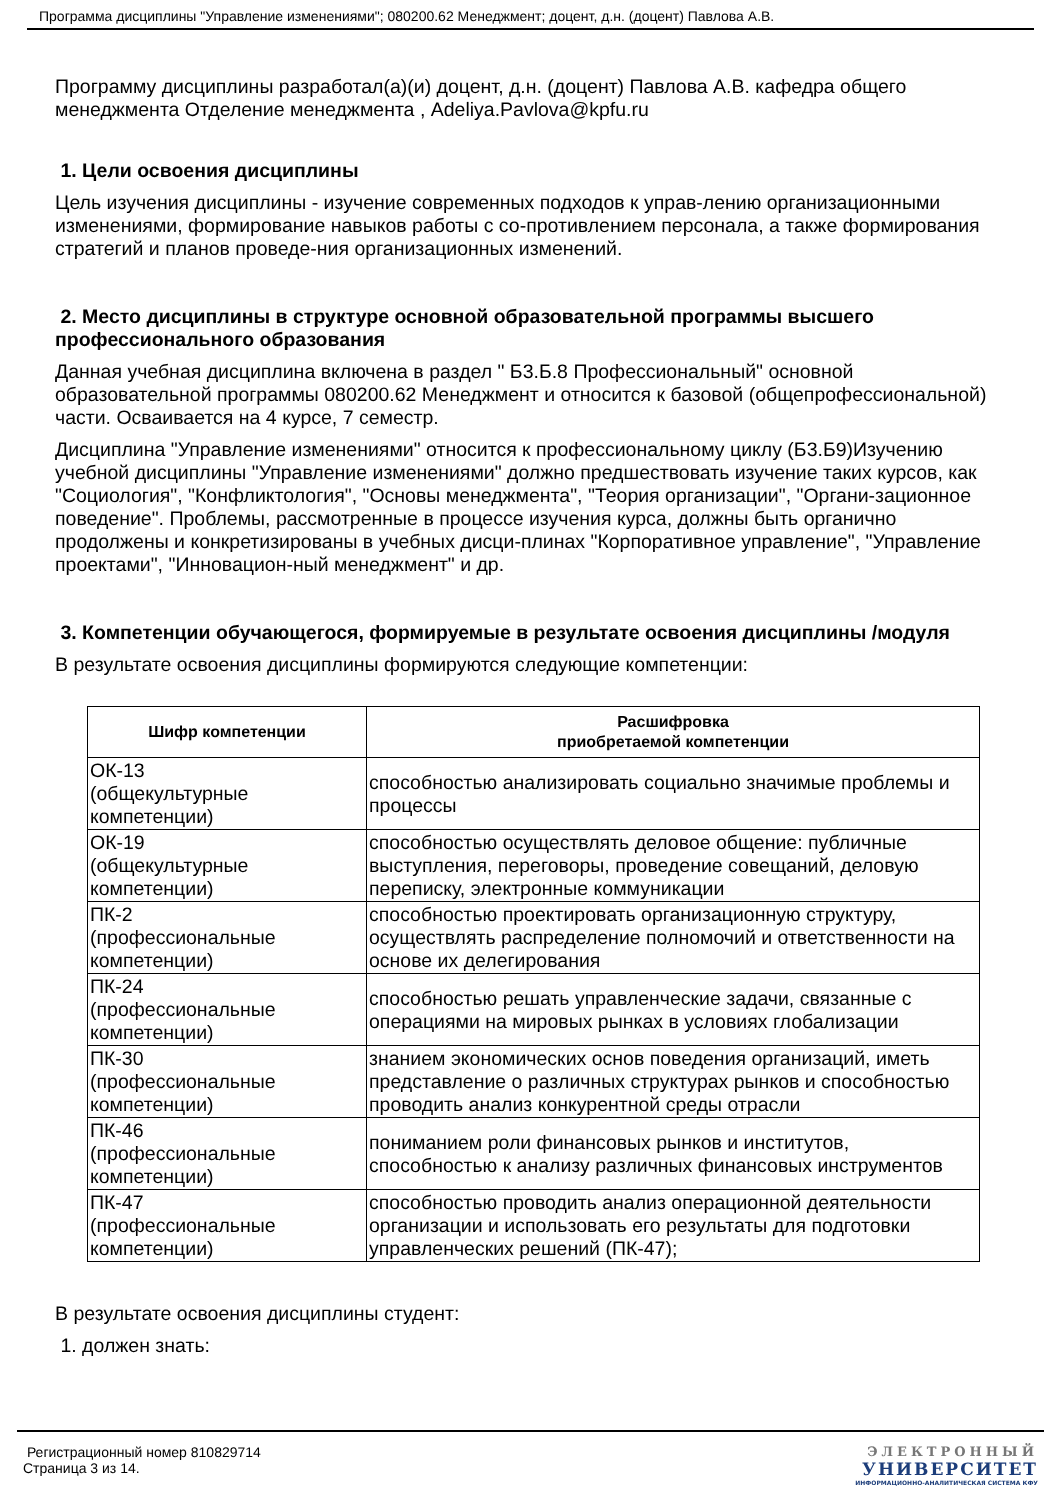Программа дисциплины "Управление изменениями"; 080200.62 Менеджмент; доцент, д.н. (доцент) Павлова А.В.
Программу дисциплины разработал(а)(и) доцент, д.н. (доцент) Павлова А.В. кафедра общего менеджмента Отделение менеджмента , Adeliya.Pavlova@kpfu.ru
1. Цели освоения дисциплины
Цель изучения дисциплины - изучение современных подходов к управ-лению организационными изменениями, формирование навыков работы с со-противлением персонала, а также формирования стратегий и планов проведе-ния организационных изменений.
2. Место дисциплины в структуре основной образовательной программы высшего профессионального образования
Данная учебная дисциплина включена в раздел " Б3.Б.8 Профессиональный" основной образовательной программы 080200.62 Менеджмент и относится к базовой (общепрофессиональной) части. Осваивается на 4 курсе, 7 семестр.
Дисциплина "Управление изменениями" относится к профессиональному циклу (Б3.Б9)Изучению учебной дисциплины "Управление изменениями" должно предшествовать изучение таких курсов, как "Социология", "Конфликтология", "Основы менеджмента", "Теория организации", "Органи-зационное поведение". Проблемы, рассмотренные в процессе изучения курса, должны быть органично продолжены и конкретизированы в учебных дисци-плинах "Корпоративное управление", "Управление проектами", "Инновацион-ный менеджмент" и др.
3. Компетенции обучающегося, формируемые в результате освоения дисциплины /модуля
В результате освоения дисциплины формируются следующие компетенции:
| Шифр компетенции | Расшифровка приобретаемой компетенции |
| --- | --- |
| ОК-13 (общекультурные компетенции) | способностью анализировать социально значимые проблемы и процессы |
| ОК-19 (общекультурные компетенции) | способностью осуществлять деловое общение: публичные выступления, переговоры, проведение совещаний, деловую переписку, электронные коммуникации |
| ПК-2 (профессиональные компетенции) | способностью проектировать организационную структуру, осуществлять распределение полномочий и ответственности на основе их делегирования |
| ПК-24 (профессиональные компетенции) | способностью решать управленческие задачи, связанные с операциями на мировых рынках в условиях глобализации |
| ПК-30 (профессиональные компетенции) | знанием экономических основ поведения организаций, иметь представление о различных структурах рынков и способностью проводить анализ конкурентной среды отрасли |
| ПК-46 (профессиональные компетенции) | пониманием роли финансовых рынков и институтов, способностью к анализу различных финансовых инструментов |
| ПК-47 (профессиональные компетенции) | способностью проводить анализ операционной деятельности организации и использовать его результаты для подготовки управленческих решений (ПК-47); |
В результате освоения дисциплины студент:
1. должен знать:
Регистрационный номер 810829714
Страница 3 из 14.
ЭЛЕКТРОННЫЙ
УНИВЕРСИТЕТ
ИНФОРМАЦИОННО-АНАЛИТИЧЕСКАЯ СИСТЕМА КФУ